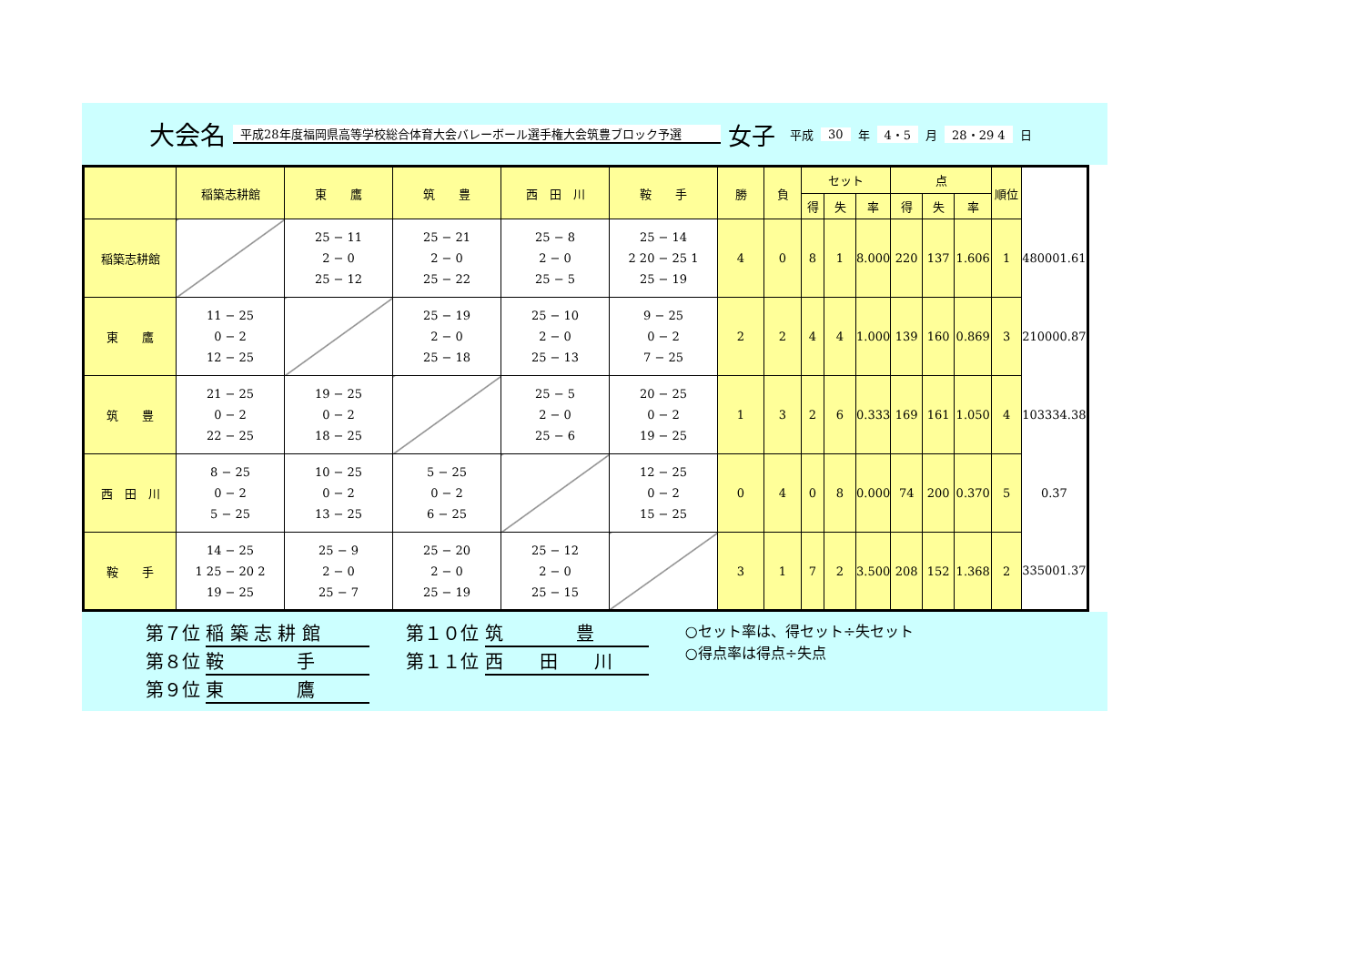大会名
平成28年度福岡県高等学校総合体育大会バレーボール選手権大会筑豊ブロック予選
女子
平成 30 年 4・5 月 28・29 4 日
| | 稲築志耕館 | 東 鷹 | 筑 豊 | 西 田 川 | 鞍 手 | 勝 | 負 | セット | | | 点 | | | 順位 | |
| | | | | | | | | 得 | 失 | 率 | 得 | 失 | 率 | | |
| 稲築志耕館 | | 25 − 11 2 − 0 25 − 12 | 25 − 21 2 − 0 25 − 22 | 25 − 8 2 − 0 25 − 5 | 25 − 14 2 20 − 25 1 25 − 19 | 4 | 0 | 8 | 1 | 8.000 | 220 | 137 | 1.606 | 1 | 480001.61 |
| 東 鷹 | 11 − 25 0 − 2 12 − 25 | | 25 − 19 2 − 0 25 − 18 | 25 − 10 2 − 0 25 − 13 | 9 − 25 0 − 2 7 − 25 | 2 | 2 | 4 | 4 | 1.000 | 139 | 160 | 0.869 | 3 | 210000.87 |
| 筑 豊 | 21 − 25 0 − 2 22 − 25 | 19 − 25 0 − 2 18 − 25 | | 25 − 5 2 − 0 25 − 6 | 20 − 25 0 − 2 19 − 25 | 1 | 3 | 2 | 6 | 0.333 | 169 | 161 | 1.050 | 4 | 103334.38 |
| 西 田 川 | 8 − 25 0 − 2 5 − 25 | 10 − 25 0 − 2 13 − 25 | 5 − 25 0 − 2 6 − 25 | | 12 − 25 0 − 2 15 − 25 | 0 | 4 | 0 | 8 | 0.000 | 74 | 200 | 0.370 | 5 | 0.37 |
| 鞍 手 | 14 − 25 1 25 − 20 2 19 − 25 | 25 − 9 2 − 0 25 − 7 | 25 − 20 2 − 0 25 − 19 | 25 − 12 2 − 0 25 − 15 | | 3 | 1 | 7 | 2 | 3.500 | 208 | 152 | 1.368 | 2 | 335001.37 |
第７位 稲 築 志 耕 館
第８位 鞍　　　　手
第９位 東　　　　鷹
第１０位 筑　　　　豊
第１１位 西　　田　　川
○セット率は、得セット÷失セット
○得点率は得点÷失点